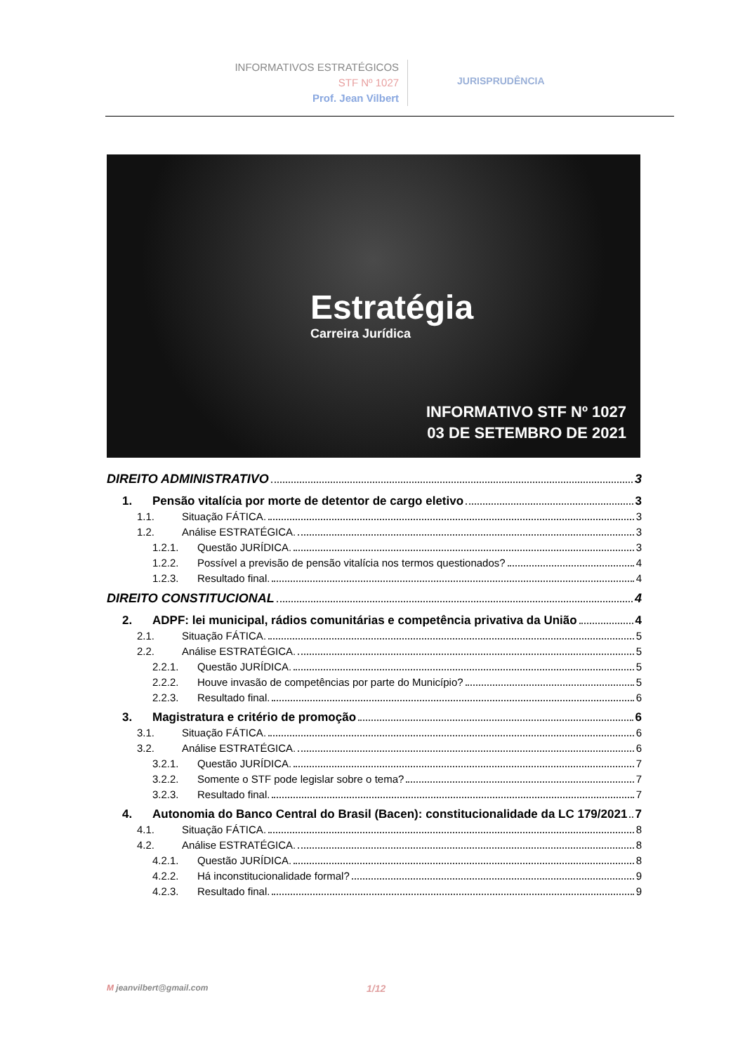INFORMATIVOS ESTRATÉGICOS
STF Nº 1027
Prof. Jean Vilbert
JURISPRUDÊNCIA
Estratégia
Carreira Jurídica
INFORMATIVO STF Nº 1027
03 DE SETEMBRO DE 2021
DIREITO ADMINISTRATIVO 3
1. Pensão vitalícia por morte de detentor de cargo eletivo 3
1.1. Situação FÁTICA. 3
1.2. Análise ESTRATÉGICA. 3
1.2.1. Questão JURÍDICA. 3
1.2.2. Possível a previsão de pensão vitalícia nos termos questionados? 4
1.2.3. Resultado final. 4
DIREITO CONSTITUCIONAL 4
2. ADPF: lei municipal, rádios comunitárias e competência privativa da União 4
2.1. Situação FÁTICA. 5
2.2. Análise ESTRATÉGICA. 5
2.2.1. Questão JURÍDICA. 5
2.2.2. Houve invasão de competências por parte do Município? 5
2.2.3. Resultado final. 6
3. Magistratura e critério de promoção 6
3.1. Situação FÁTICA. 6
3.2. Análise ESTRATÉGICA. 6
3.2.1. Questão JURÍDICA. 7
3.2.2. Somente o STF pode legislar sobre o tema? 7
3.2.3. Resultado final. 7
4. Autonomia do Banco Central do Brasil (Bacen): constitucionalidade da LC 179/2021 7
4.1. Situação FÁTICA. 8
4.2. Análise ESTRATÉGICA. 8
4.2.1. Questão JURÍDICA. 8
4.2.2. Há inconstitucionalidade formal? 9
4.2.3. Resultado final. 9
M jeanvilbert@gmail.com 1/12